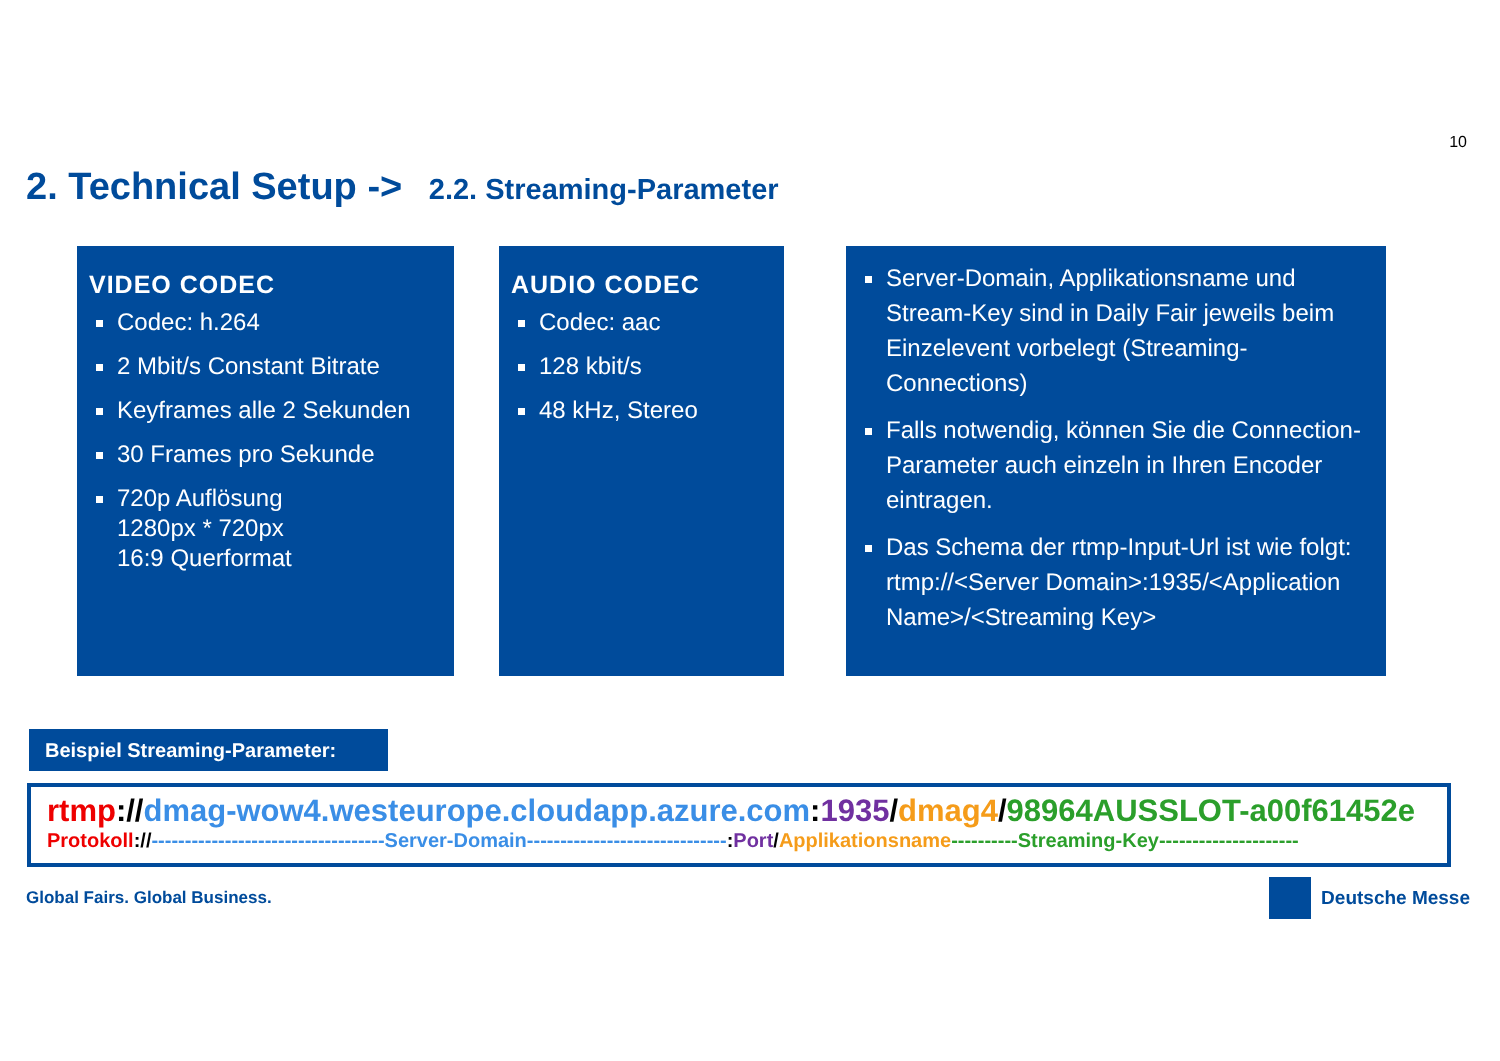10
2. Technical Setup -> 2.2. Streaming-Parameter
VIDEO CODEC
Codec: h.264
2 Mbit/s Constant Bitrate
Keyframes alle 2 Sekunden
30 Frames pro Sekunde
720p Auflösung
1280px * 720px
16:9 Querformat
AUDIO CODEC
Codec: aac
128 kbit/s
48 kHz, Stereo
Server-Domain, Applikationsname und Stream-Key sind in Daily Fair jeweils beim Einzelevent vorbelegt (Streaming-Connections)
Falls notwendig, können Sie die Connection-Parameter auch einzeln in Ihren Encoder eintragen.
Das Schema der rtmp-Input-Url ist wie folgt: rtmp://<Server Domain>:1935/<Application Name>/<Streaming Key>
Beispiel Streaming-Parameter:
rtmp://dmag-wow4.westeurope.cloudapp.azure.com:1935/dmag4/98964AUSSLOT-a00f61452e
Protokoll://-----------------------------------Server-Domain------------------------------:Port/Applikationsname----------Streaming-Key---------------------
Global Fairs. Global Business. Deutsche Messe